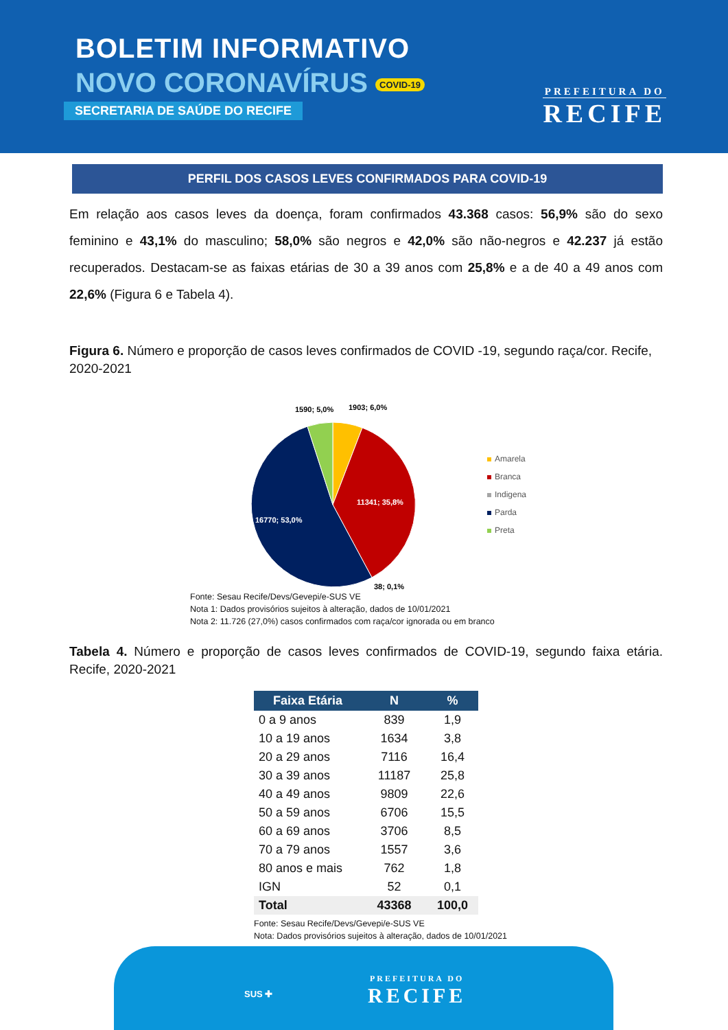BOLETIM INFORMATIVO
NOVO CORONAVÍRUS COVID-19
SECRETARIA DE SAÚDE DO RECIFE
PREFEITURA DO
RECIFE
PERFIL DOS CASOS LEVES CONFIRMADOS PARA COVID-19
Em relação aos casos leves da doença, foram confirmados 43.368 casos: 56,9% são do sexo feminino e 43,1% do masculino; 58,0% são negros e 42,0% são não-negros e 42.237 já estão recuperados. Destacam-se as faixas etárias de 30 a 39 anos com 25,8% e a de 40 a 49 anos com 22,6% (Figura 6 e Tabela 4).
Figura 6. Número e proporção de casos leves confirmados de COVID -19, segundo raça/cor. Recife, 2020-2021
1590; 5,0%
1903; 6,0%
11341; 35,8%
16770; 53,0%
38; 0,1%
Amarela
Branca
Indigena
Parda
Preta
Fonte: Sesau Recife/Devs/Gevepi/e-SUS VE
Nota 1: Dados provisórios sujeitos à alteração, dados de 10/01/2021
Nota 2: 11.726 (27,0%) casos confirmados com raça/cor ignorada ou em branco
Tabela 4. Número e proporção de casos leves confirmados de COVID-19, segundo faixa etária. Recife, 2020-2021
| Faixa Etária | N | % |
| --- | --- | --- |
| 0 a 9 anos | 839 | 1,9 |
| 10 a 19 anos | 1634 | 3,8 |
| 20 a 29 anos | 7116 | 16,4 |
| 30 a 39 anos | 11187 | 25,8 |
| 40 a 49 anos | 9809 | 22,6 |
| 50 a 59 anos | 6706 | 15,5 |
| 60 a 69 anos | 3706 | 8,5 |
| 70 a 79 anos | 1557 | 3,6 |
| 80 anos e mais | 762 | 1,8 |
| IGN | 52 | 0,1 |
| Total | 43368 | 100,0 |
Fonte: Sesau Recife/Devs/Gevepi/e-SUS VE
Nota: Dados provisórios sujeitos à alteração, dados de 10/01/2021
SUS ✚
PREFEITURA DO
RECIFE